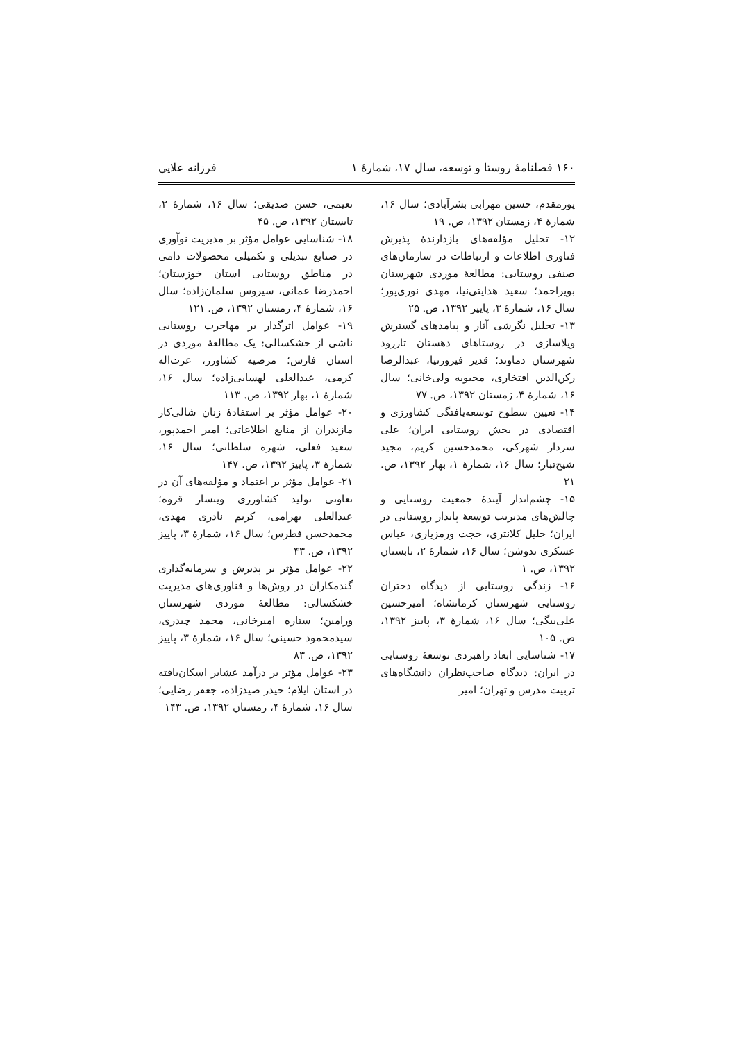۱۶۰ فصلنامهٔ روستا و توسعه، سال ۱۷، شمارهٔ ۱ فرزانه علایی
پورمقدم، حسین مهرابی بشرآبادی؛ سال ۱۶، شمارهٔ ۴، زمستان ۱۳۹۲، ص. ۱۹
۱۲- تحلیل مؤلفه‌های بازدارندهٔ پذیرش فناوری اطلاعات و ارتباطات در سازمان‌های صنفی روستایی: مطالعهٔ موردی شهرستان بویراحمد؛ سعید هدایتی‌نیا، مهدی نوری‌پور؛ سال ۱۶، شمارهٔ ۳، پاییز ۱۳۹۲، ص. ۲۵
۱۳- تحلیل نگرشی آثار و پیامدهای گسترش ویلاسازی در روستاهای دهستان تاررود شهرستان دماوند؛ قدیر فیروزنیا، عبدالرضا رکن‌الدین افتخاری، محبوبه ولی‌خانی؛ سال ۱۶، شمارهٔ ۴، زمستان ۱۳۹۲، ص. ۷۷
۱۴- تعیین سطوح توسعه‌یافتگی کشاورزی و اقتصادی در بخش روستایی ایران؛ علی سردار شهرکی، محمدحسین کریم، مجید شیخ‌تبار؛ سال ۱۶، شمارهٔ ۱، بهار ۱۳۹۲، ص. ۲۱
۱۵- چشم‌انداز آیندهٔ جمعیت روستایی و چالش‌های مدیریت توسعهٔ پایدار روستایی در ایران؛ خلیل کلانتری، حجت ورمزیاری، عباس عسکری ندوشن؛ سال ۱۶، شمارهٔ ۲، تابستان ۱۳۹۲، ص. ۱
۱۶- زندگی روستایی از دیدگاه دختران روستایی شهرستان کرمانشاه؛ امیرحسین علی‌بیگی؛ سال ۱۶، شمارهٔ ۳، پاییز ۱۳۹۲، ص. ۱۰۵
۱۷- شناسایی ابعاد راهبردی توسعهٔ روستایی در ایران: دیدگاه صاحب‌نظران دانشگاه‌های تربیت مدرس و تهران؛ امیر
نعیمی، حسن صدیقی؛ سال ۱۶، شمارهٔ ۲، تابستان ۱۳۹۲، ص. ۴۵
۱۸- شناسایی عوامل مؤثر بر مدیریت نوآوری در صنایع تبدیلی و تکمیلی محصولات دامی در مناطق روستایی استان خوزستان؛ احمدرضا عمانی، سیروس سلمان‌زاده؛ سال ۱۶، شمارهٔ ۴، زمستان ۱۳۹۲، ص. ۱۲۱
۱۹- عوامل اثرگذار بر مهاجرت روستایی ناشی از خشکسالی: یک مطالعهٔ موردی در استان فارس؛ مرضیه کشاورز، عزت‌اله کرمی، عبدالعلی لهسایی‌زاده؛ سال ۱۶، شمارهٔ ۱، بهار ۱۳۹۲، ص. ۱۱۳
۲۰- عوامل مؤثر بر استفادهٔ زنان شالی‌کار مازندران از منابع اطلاعاتی؛ امیر احمدپور، سعید فعلی، شهره سلطانی؛ سال ۱۶، شمارهٔ ۳، پاییز ۱۳۹۲، ص. ۱۴۷
۲۱- عوامل مؤثر بر اعتماد و مؤلفه‌های آن در تعاونی تولید کشاورزی وینسار قروه؛ عبدالعلی بهرامی، کریم نادری مهدی، محمدحسن فطرس؛ سال ۱۶، شمارهٔ ۳، پاییز ۱۳۹۲، ص. ۴۳
۲۲- عوامل مؤثر بر پذیرش و سرمایه‌گذاری گندمکاران در روش‌ها و فناوری‌های مدیریت خشکسالی: مطالعهٔ موردی شهرستان ورامین؛ ستاره امیرخانی، محمد چیذری، سیدمحمود حسینی؛ سال ۱۶، شمارهٔ ۳، پاییز ۱۳۹۲، ص. ۸۳
۲۳- عوامل مؤثر بر درآمد عشایر اسکان‌یافته در استان ایلام؛ حیدر صیدزاده، جعفر رضایی؛ سال ۱۶، شمارهٔ ۴، زمستان ۱۳۹۲، ص. ۱۴۳